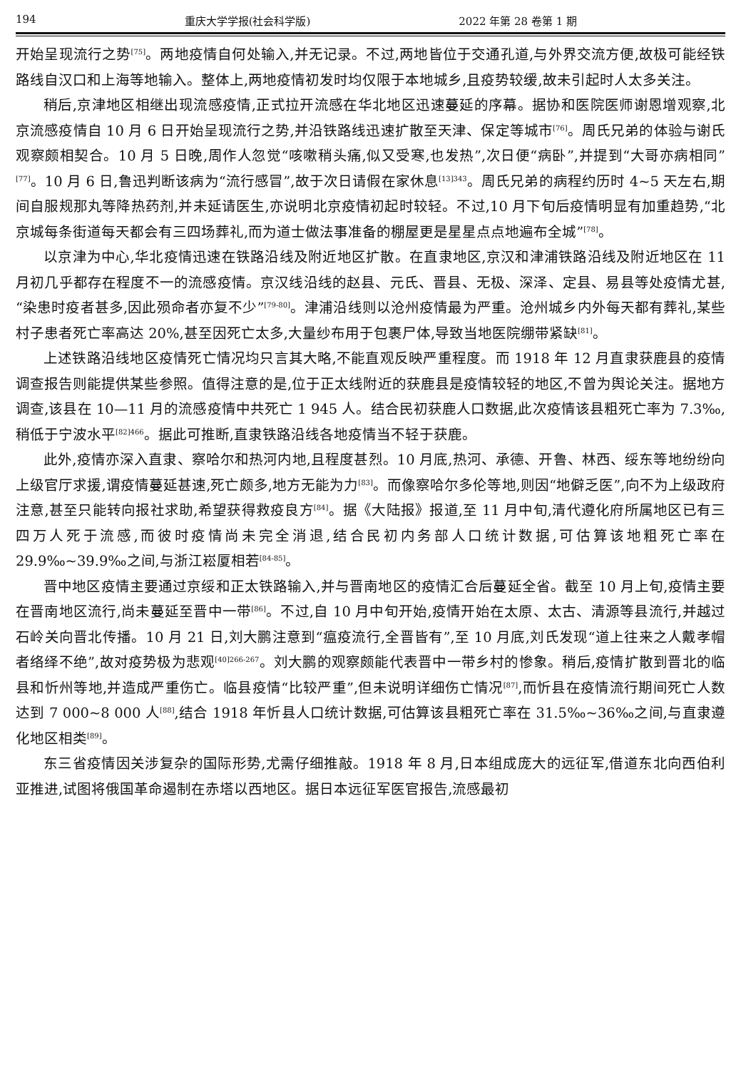194 重庆大学学报(社会科学版) 2022 年第 28 卷第 1 期
开始呈现流行之势<sup>[75]</sup>。两地疫情自何处输入,并无记录。不过,两地皆位于交通孔道,与外界交流方便,故极可能经铁路线自汉口和上海等地输入。整体上,两地疫情初发时均仅限于本地城乡,且疫势较缓,故未引起时人太多关注。
稍后,京津地区相继出现流感疫情,正式拉开流感在华北地区迅速蔓延的序幕。据协和医院医师谢恩增观察,北京流感疫情自 10 月 6 日开始呈现流行之势,并沿铁路线迅速扩散至天津、保定等城市<sup>[76]</sup>。周氏兄弟的体验与谢氏观察颇相契合。10 月 5 日晚,周作人忽觉“咳嗽稍头痛,似又受寒,也发热”,次日便“病卧”,并提到“大哥亦病相同”<sup>[77]</sup>。10 月 6 日,鲁迅判断该病为“流行感冒”,故于次日请假在家休息<sup>[13]343</sup>。周氏兄弟的病程约历时 4~5 天左右,期间自服规那丸等降热药剂,并未延请医生,亦说明北京疫情初起时较轻。不过,10 月下旬后疫情明显有加重趋势,“北京城每条街道每天都会有三四场葬礼,而为道士做法事准备的棚屋更是星星点点地遍布全城”<sup>[78]</sup>。
以京津为中心,华北疫情迅速在铁路沿线及附近地区扩散。在直隶地区,京汉和津浦铁路沿线及附近地区在 11 月初几乎都存在程度不一的流感疫情。京汉线沿线的赵县、元氏、晋县、无极、深泽、定县、易县等处疫情尤甚,“染患时疫者甚多,因此殒命者亦复不少”<sup>[79-80]</sup>。津浦沿线则以沧州疫情最为严重。沧州城乡内外每天都有葬礼,某些村子患者死亡率高达 20%,甚至因死亡太多,大量纱布用于包裹尸体,导致当地医院绷带紧缺<sup>[81]</sup>。
上述铁路沿线地区疫情死亡情况均只言其大略,不能直观反映严重程度。而 1918 年 12 月直隶获鹿县的疫情调查报告则能提供某些参照。值得注意的是,位于正太线附近的获鹿县是疫情较轻的地区,不曾为舆论关注。据地方调查,该县在 10—11 月的流感疫情中共死亡 1 945 人。结合民初获鹿人口数据,此次疫情该县粗死亡率为 7.3‰,稍低于宁波水平<sup>[82]466</sup>。据此可推断,直隶铁路沿线各地疫情当不轻于获鹿。
此外,疫情亦深入直隶、察哈尔和热河内地,且程度甚烈。10 月底,热河、承德、开鲁、林西、绥东等地纷纷向上级官厅求援,谓疫情蔓延甚速,死亡颇多,地方无能为力<sup>[83]</sup>。而像察哈尔多伦等地,则因“地僻乏医”,向不为上级政府注意,甚至只能转向报社求助,希望获得救疫良方<sup>[84]</sup>。据《大陆报》报道,至 11 月中旬,清代遵化府所属地区已有三四万人死于流感,而彼时疫情尚未完全消退,结合民初内务部人口统计数据,可估算该地粗死亡率在 29.9‰~39.9‰之间,与浙江崧厦相若<sup>[84-85]</sup>。
晋中地区疫情主要通过京绥和正太铁路输入,并与晋南地区的疫情汇合后蔓延全省。截至 10 月上旬,疫情主要在晋南地区流行,尚未蔓延至晋中一带<sup>[86]</sup>。不过,自 10 月中旬开始,疫情开始在太原、太古、清源等县流行,并越过石岭关向晋北传播。10 月 21 日,刘大鹏注意到“瘟疫流行,全晋皆有”,至 10 月底,刘氏发现“道上往来之人戴孝帽者络绎不绝”,故对疫势极为悲观<sup>[40]266-267</sup>。刘大鹏的观察颇能代表晋中一带乡村的惨象。稍后,疫情扩散到晋北的临县和忻州等地,并造成严重伤亡。临县疫情“比较严重”,但未说明详细伤亡情况<sup>[87]</sup>,而忻县在疫情流行期间死亡人数达到 7 000~8 000 人<sup>[88]</sup>,结合 1918 年忻县人口统计数据,可估算该县粗死亡率在 31.5‰~36‰之间,与直隶遵化地区相类<sup>[89]</sup>。
东三省疫情因关涉复杂的国际形势,尤需仔细推敲。1918 年 8 月,日本组成庞大的远征军,借道东北向西伯利亚推进,试图将俄国革命遏制在赤塔以西地区。据日本远征军医官报告,流感最初